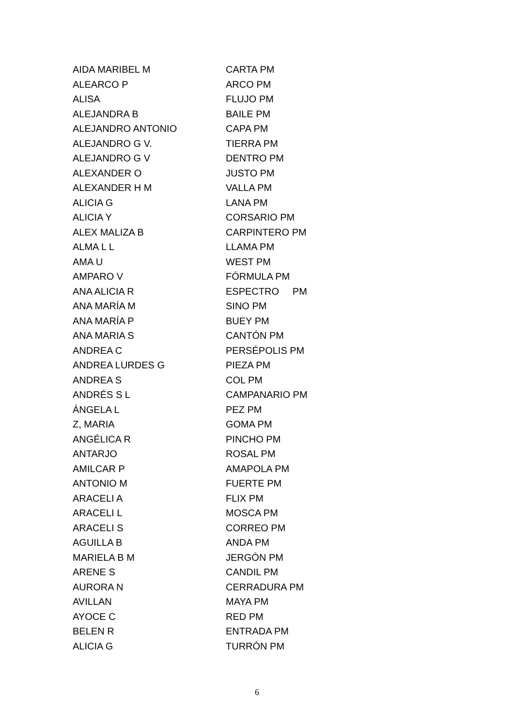| AIDA MARIBEL M | CARTA PM |
| ALEARCO P | ARCO PM |
| ALISA | FLUJO PM |
| ALEJANDRA B | BAILE PM |
| ALEJANDRO ANTONIO | CAPA PM |
| ALEJANDRO G V. | TIERRA PM |
| ALEJANDRO G V | DENTRO PM |
| ALEXANDER O | JUSTO PM |
| ALEXANDER H M | VALLA PM |
| ALICIA G | LANA PM |
| ALICIA Y | CORSARIO PM |
| ALEX MALIZA B | CARPINTERO PM |
| ALMA L L | LLAMA PM |
| AMA U | WEST PM |
| AMPARO V | FÓRMULA PM |
| ANA ALICIA R | ESPECTRO PM |
| ANA MARÍA M | SINO PM |
| ANA MARÍA P | BUEY PM |
| ANA MARIA S | CANTÓN PM |
| ANDREA C | PERSÉPOLIS PM |
| ANDREA LURDES G | PIEZA PM |
| ANDREA S | COL PM |
| ANDRÉS S L | CAMPANARIO PM |
| ÁNGELA L | PEZ PM |
| Z, MARIA | GOMA PM |
| ANGÉLICA R | PINCHO PM |
| ANTARJO | ROSAL PM |
| AMILCAR P | AMAPOLA PM |
| ANTONIO M | FUERTE PM |
| ARACELI A | FLIX PM |
| ARACELI L | MOSCA PM |
| ARACELI S | CORREO PM |
| AGUILLA B | ANDA PM |
| MARIELA B M | JERGÓN PM |
| ARENE S | CANDIL PM |
| AURORA N | CERRADURA PM |
| AVILLAN | MAYA PM |
| AYOCE C | RED PM |
| BELEN R | ENTRADA PM |
| ALICIA G | TURRÓN PM |
6